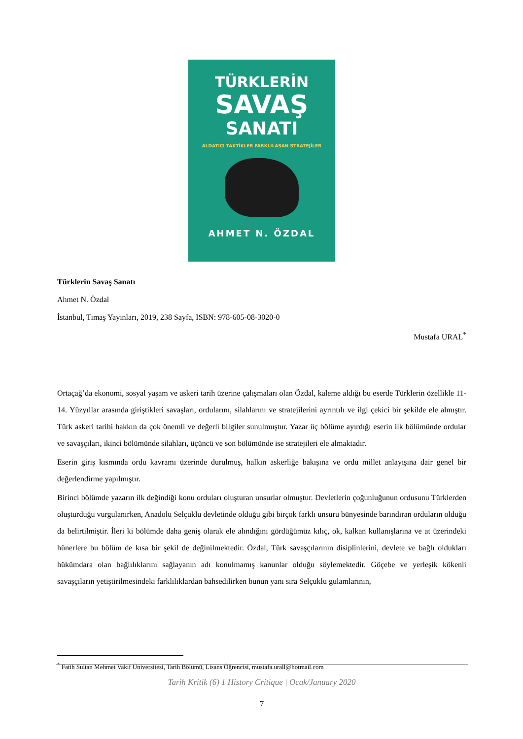TÜRKLERİN
SAVAŞ
SANATI
ALDATICI TAKTİKLER FARKLILAŞAN STRATEJİLER
AHMET N. ÖZDAL
Türklerin Savaş Sanatı
Ahmet N. Özdal
İstanbul, Timaş Yayınları, 2019, 238 Sayfa, ISBN: 978-605-08-3020-0
Mustafa URAL<sup>*</sup>
Ortaçağ’da ekonomi, sosyal yaşam ve askeri tarih üzerine çalışmaları olan Özdal, kaleme aldığı bu eserde Türklerin özellikle 11-14. Yüzyıllar arasında giriştikleri savaşları, ordularını, silahlarını ve stratejilerini ayrıntılı ve ilgi çekici bir şekilde ele almıştır. Türk askeri tarihi hakkın da çok önemli ve değerli bilgiler sunulmuştur. Yazar üç bölüme ayırdığı eserin ilk bölümünde ordular ve savaşçıları, ikinci bölümünde silahları, üçüncü ve son bölümünde ise stratejileri ele almaktadır.
Eserin giriş kısmında ordu kavramı üzerinde durulmuş, halkın askerliğe bakışına ve ordu millet anlayışına dair genel bir değerlendirme yapılmıştır.
Birinci bölümde yazarın ilk değindiği konu orduları oluşturan unsurlar olmuştur. Devletlerin çoğunluğunun ordusunu Türklerden oluşturduğu vurgulanırken, Anadolu Selçuklu devletinde olduğu gibi birçok farklı unsuru bünyesinde barındıran orduların olduğu da belirtilmiştir. İleri ki bölümde daha geniş olarak ele alındığını gördüğümüz kılıç, ok, kalkan kullanışlarına ve at üzerindeki hünerlere bu bölüm de kısa bir şekil de değinilmektedir. Özdal, Türk savaşçılarının disiplinlerini, devlete ve bağlı oldukları hükümdara olan bağlılıklarını sağlayanın adı konulmamış kanunlar olduğu söylemektedir. Göçebe ve yerleşik kökenli savaşçıların yetiştirilmesindeki farklılıklardan bahsedilirken bunun yanı sıra Selçuklu gulamlarının,
<sup>*</sup> Fatih Sultan Mehmet Vakıf Üniversitesi, Tarih Bölümü, Lisans Öğrencisi, mustafa.urall@hotmail.com
Tarih Kritik (6) 1 History Critique | Ocak/January 2020
7